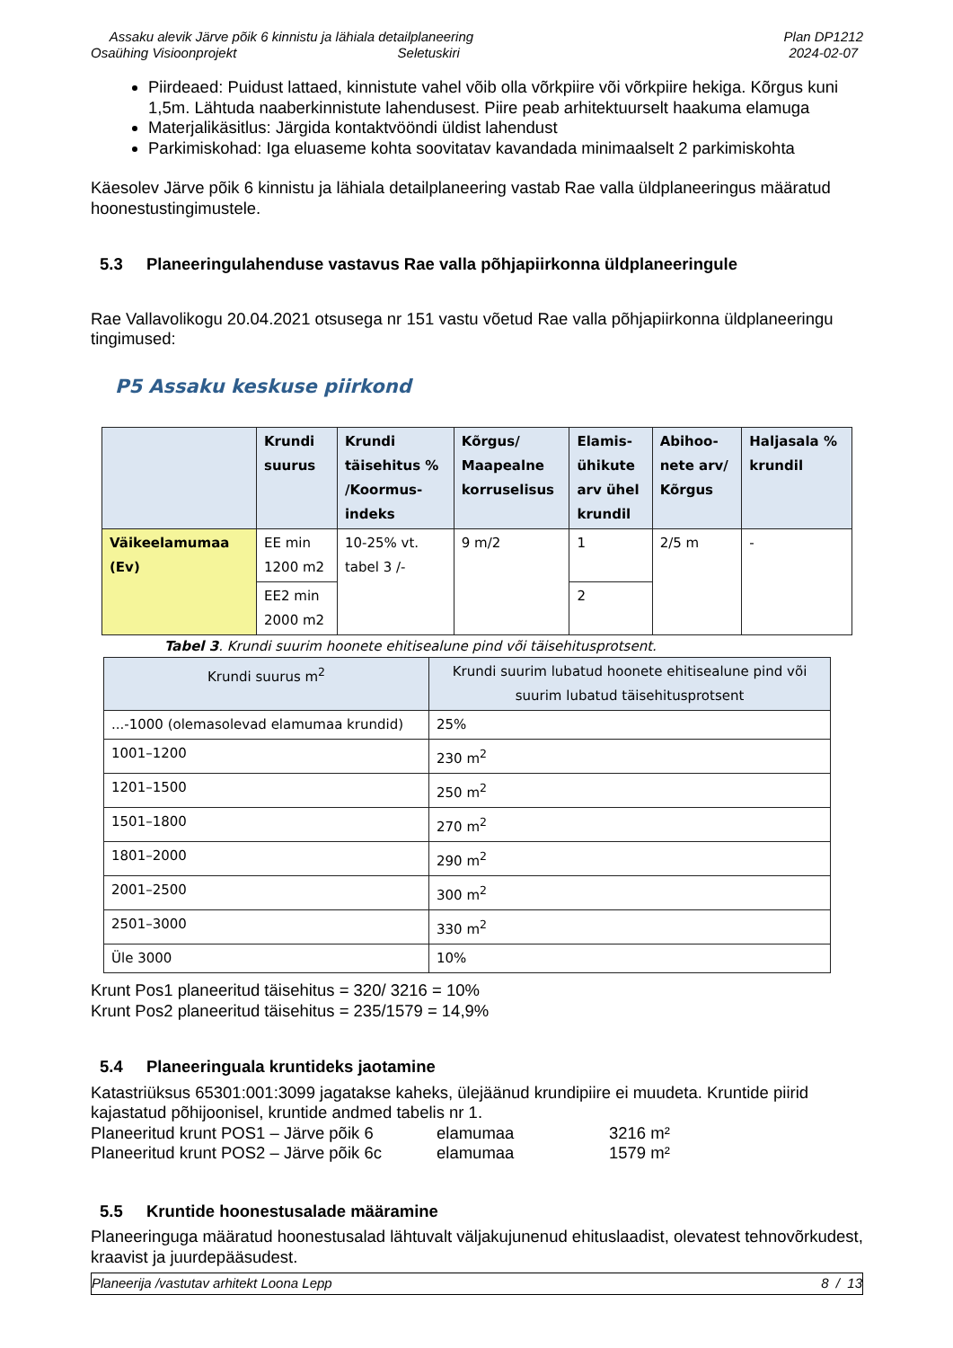Assaku alevik Järve põik 6 kinnistu ja lähiala detailplaneering
Osaühing Visioonprojekt Seletuskiri
Plan DP1212
2024-02-07
Piirdeaed: Puidust lattaed, kinnistute vahel võib olla võrkpiire või võrkpiire hekiga. Kõrgus kuni 1,5m. Lähtuda naaberkinnistute lahendusest. Piire peab arhitektuurselt haakuma elamuga
Materjalikäsitlus: Järgida kontaktvööndi üldist lahendust
Parkimiskohad: Iga eluaseme kohta soovitatav kavandada minimaalselt 2 parkimiskohta
Käesolev Järve põik 6 kinnistu ja lähiala detailplaneering vastab Rae valla üldplaneeringus määratud hoonestustingimustele.
5.3 Planeeringulahenduse vastavus Rae valla põhjapiirkonna üldplaneeringule
Rae Vallavolikogu 20.04.2021 otsusega nr 151 vastu võetud Rae valla põhjapiirkonna üldplaneeringu tingimused:
P5 Assaku keskuse piirkond
| | Krundi suurus | Krundi täisehitus % /Koormus- indeks | Kõrgus/ Maapealne korruselisus | Elamis- ühikute arv ühel krundil | Abihoo- nete arv/ Kõrgus | Haljasala % krundil |
| --- | --- | --- | --- | --- | --- | --- |
| Väikeelamumaa (Ev) | EE min 1200 m2 | 10-25% vt. tabel 3 /- | 9 m/2 | 1 | 2/5 m | - |
| | EE2 min 2000 m2 | | | 2 | | |
Tabel 3. Krundi suurim hoonete ehitisealune pind või täisehitusprotsent.
| Krundi suurus m<sup>2</sup> | Krundi suurim lubatud hoonete ehitisealune pind või suurim lubatud täisehitusprotsent |
| --- | --- |
| ...-1000 (olemasolevad elamumaa krundid) | 25% |
| 1001–1200 | 230 m<sup>2</sup> |
| 1201–1500 | 250 m<sup>2</sup> |
| 1501–1800 | 270 m<sup>2</sup> |
| 1801–2000 | 290 m<sup>2</sup> |
| 2001–2500 | 300 m<sup>2</sup> |
| 2501–3000 | 330 m<sup>2</sup> |
| Üle 3000 | 10% |
Krunt Pos1 planeeritud täisehitus = 320/ 3216 = 10%
Krunt Pos2 planeeritud täisehitus = 235/1579 = 14,9%
5.4 Planeeringuala kruntideks jaotamine
Katastriüksus 65301:001:3099 jagatakse kaheks, ülejäänud krundipiire ei muudeta. Kruntide piirid kajastatud põhijoonisel, kruntide andmed tabelis nr 1.
Planeeritud krunt POS1 – Järve põik 6 elamumaa 3216 m² Planeeritud krunt POS2 – Järve põik 6c elamumaa 1579 m²
5.5 Kruntide hoonestusalade määramine
Planeeringuga määratud hoonestusalad lähtuvalt väljakujunenud ehituslaadist, olevatest tehnovõrkudest, kraavist ja juurdepääsudest.
Planeerija /vastutav arhitekt Loona Lepp 8 / 13